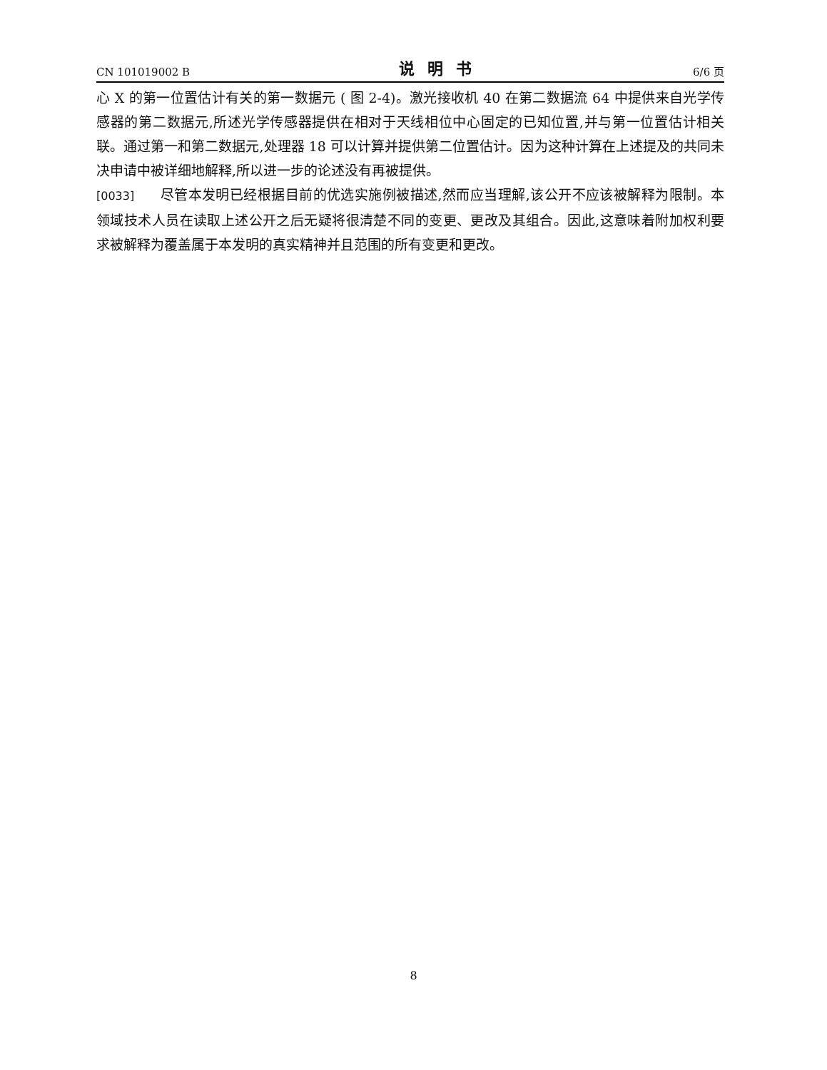CN 101019002 B 说明书 6/6 页
心 X 的第一位置估计有关的第一数据元 ( 图 2-4)。激光接收机 40 在第二数据流 64 中提供来自光学传感器的第二数据元,所述光学传感器提供在相对于天线相位中心固定的已知位置,并与第一位置估计相关联。通过第一和第二数据元,处理器 18 可以计算并提供第二位置估计。因为这种计算在上述提及的共同未决申请中被详细地解释,所以进一步的论述没有再被提供。
[0033] 尽管本发明已经根据目前的优选实施例被描述,然而应当理解,该公开不应该被解释为限制。本领域技术人员在读取上述公开之后无疑将很清楚不同的变更、更改及其组合。因此,这意味着附加权利要求被解释为覆盖属于本发明的真实精神并且范围的所有变更和更改。
8